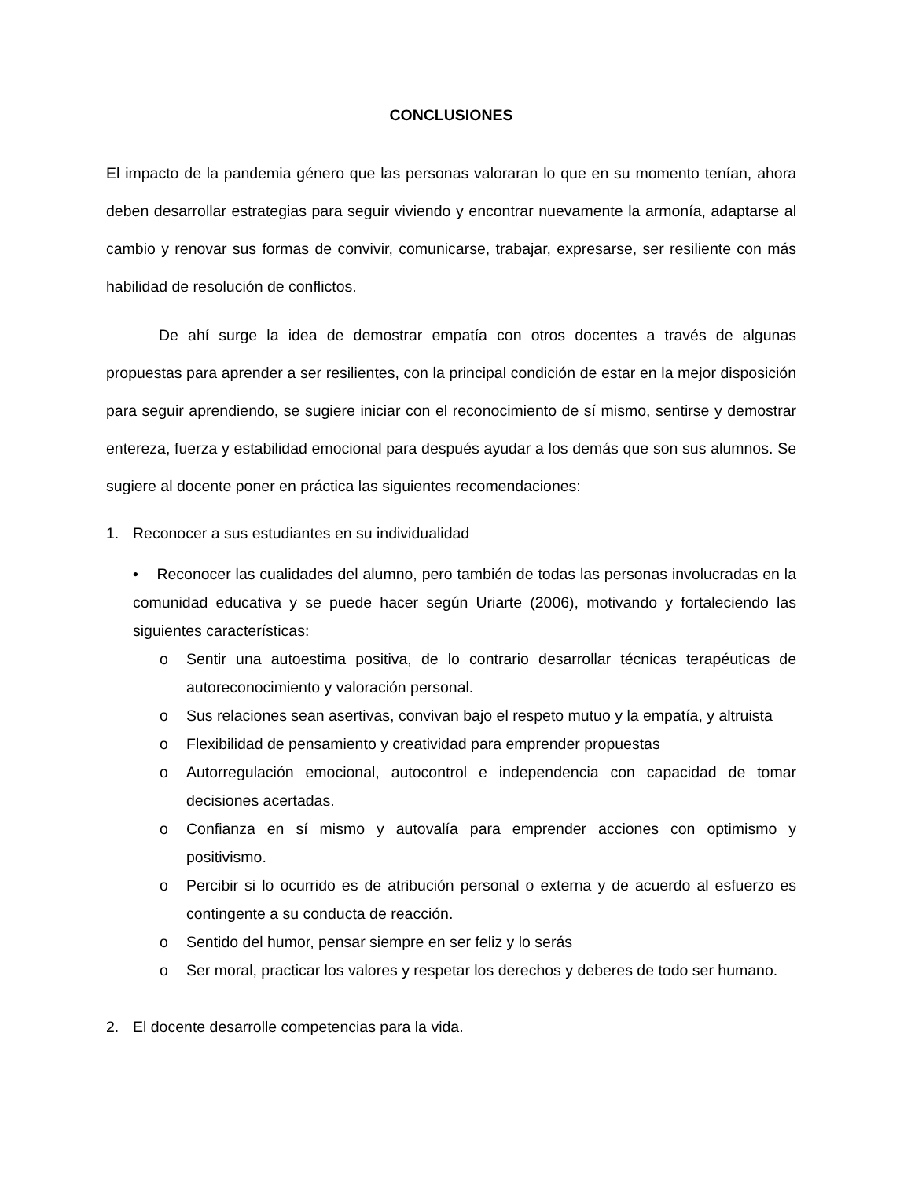CONCLUSIONES
El impacto de la pandemia género que las personas valoraran lo que en su momento tenían, ahora deben desarrollar estrategias para seguir viviendo y encontrar nuevamente la armonía, adaptarse al cambio y renovar sus formas de convivir, comunicarse, trabajar, expresarse, ser resiliente con más habilidad de resolución de conflictos.
De ahí surge la idea de demostrar empatía con otros docentes a través de algunas propuestas para aprender a ser resilientes, con la principal condición de estar en la mejor disposición para seguir aprendiendo, se sugiere iniciar con el reconocimiento de sí mismo, sentirse y demostrar entereza, fuerza y estabilidad emocional para después ayudar a los demás que son sus alumnos. Se sugiere al docente poner en práctica las siguientes recomendaciones:
1. Reconocer a sus estudiantes en su individualidad
• Reconocer las cualidades del alumno, pero también de todas las personas involucradas en la comunidad educativa y se puede hacer según Uriarte (2006), motivando y fortaleciendo las siguientes características:
o Sentir una autoestima positiva, de lo contrario desarrollar técnicas terapéuticas de autoreconocimiento y valoración personal.
o Sus relaciones sean asertivas, convivan bajo el respeto mutuo y la empatía, y altruista
o Flexibilidad de pensamiento y creatividad para emprender propuestas
o Autorregulación emocional, autocontrol e independencia con capacidad de tomar decisiones acertadas.
o Confianza en sí mismo y autovalía para emprender acciones con optimismo y positivismo.
o Percibir si lo ocurrido es de atribución personal o externa y de acuerdo al esfuerzo es contingente a su conducta de reacción.
o Sentido del humor, pensar siempre en ser feliz y lo serás
o Ser moral, practicar los valores y respetar los derechos y deberes de todo ser humano.
2. El docente desarrolle competencias para la vida.